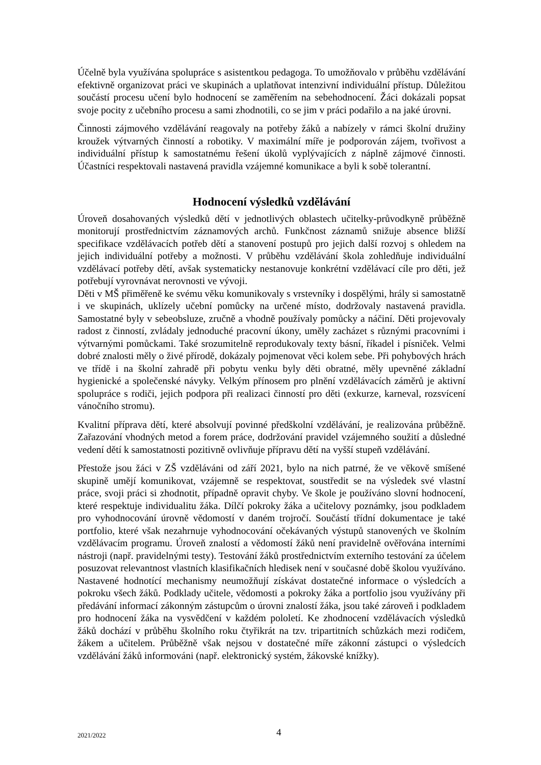Účelně byla využívána spolupráce s asistentkou pedagoga. To umožňovalo v průběhu vzdělávání efektivně organizovat práci ve skupinách a uplatňovat intenzivní individuální přístup. Důležitou součástí procesu učení bylo hodnocení se zaměřením na sebehodnocení. Žáci dokázali popsat svoje pocity z učebního procesu a sami zhodnotili, co se jim v práci podařilo a na jaké úrovni.
Činnosti zájmového vzdělávání reagovaly na potřeby žáků a nabízely v rámci školní družiny kroužek výtvarných činností a robotiky. V maximální míře je podporován zájem, tvořivost a individuální přístup k samostatnému řešení úkolů vyplývajících z náplně zájmové činnosti. Účastníci respektovali nastavená pravidla vzájemné komunikace a byli k sobě tolerantní.
Hodnocení výsledků vzdělávání
Úroveň dosahovaných výsledků dětí v jednotlivých oblastech učitelky-průvodkyně průběžně monitorují prostřednictvím záznamových archů. Funkčnost záznamů snižuje absence bližší specifikace vzdělávacích potřeb dětí a stanovení postupů pro jejich další rozvoj s ohledem na jejich individuální potřeby a možnosti. V průběhu vzdělávání škola zohledňuje individuální vzdělávací potřeby dětí, avšak systematicky nestanovuje konkrétní vzdělávací cíle pro děti, jež potřebují vyrovnávat nerovnosti ve vývoji.
Děti v MŠ přiměřeně ke svému věku komunikovaly s vrstevníky i dospělými, hrály si samostatně i ve skupinách, uklízely učební pomůcky na určené místo, dodržovaly nastavená pravidla. Samostatné byly v sebeobsluze, zručně a vhodně používaly pomůcky a náčiní. Děti projevovaly radost z činností, zvládaly jednoduché pracovní úkony, uměly zacházet s různými pracovními i výtvarnými pomůckami. Také srozumitelně reprodukovaly texty básní, říkadel i písniček. Velmi dobré znalosti měly o živé přírodě, dokázaly pojmenovat věci kolem sebe. Při pohybových hrách ve třídě i na školní zahradě při pobytu venku byly děti obratné, měly upevněné základní hygienické a společenské návyky. Velkým přínosem pro plnění vzdělávacích záměrů je aktivní spolupráce s rodiči, jejich podpora při realizaci činností pro děti (exkurze, karneval, rozsvícení vánočního stromu).
Kvalitní příprava dětí, které absolvují povinné předškolní vzdělávání, je realizována průběžně. Zařazování vhodných metod a forem práce, dodržování pravidel vzájemného soužití a důsledné vedení dětí k samostatnosti pozitivně ovlivňuje přípravu dětí na vyšší stupeň vzdělávání.
Přestože jsou žáci v ZŠ vzděláváni od září 2021, bylo na nich patrné, že ve věkově smíšené skupině umějí komunikovat, vzájemně se respektovat, soustředit se na výsledek své vlastní práce, svoji práci si zhodnotit, případně opravit chyby. Ve škole je používáno slovní hodnocení, které respektuje individualitu žáka. Dílčí pokroky žáka a učitelovy poznámky, jsou podkladem pro vyhodnocování úrovně vědomostí v daném trojročí. Součástí třídní dokumentace je také portfolio, které však nezahrnuje vyhodnocování očekávaných výstupů stanovených ve školním vzdělávacím programu. Úroveň znalostí a vědomostí žáků není pravidelně ověřována interními nástroji (např. pravidelnými testy). Testování žáků prostřednictvím externího testování za účelem posuzovat relevantnost vlastních klasifikačních hledisek není v současné době školou využíváno. Nastavené hodnotící mechanismy neumožňují získávat dostatečné informace o výsledcích a pokroku všech žáků. Podklady učitele, vědomosti a pokroky žáka a portfolio jsou využívány při předávání informací zákonným zástupcům o úrovni znalostí žáka, jsou také zároveň i podkladem pro hodnocení žáka na vysvědčení v každém pololetí. Ke zhodnocení vzdělávacích výsledků žáků dochází v průběhu školního roku čtyřikrát na tzv. tripartitních schůzkách mezi rodičem, žákem a učitelem. Průběžně však nejsou v dostatečné míře zákonní zástupci o výsledcích vzdělávání žáků informováni (např. elektronický systém, žákovské knížky).
2021/2022 4